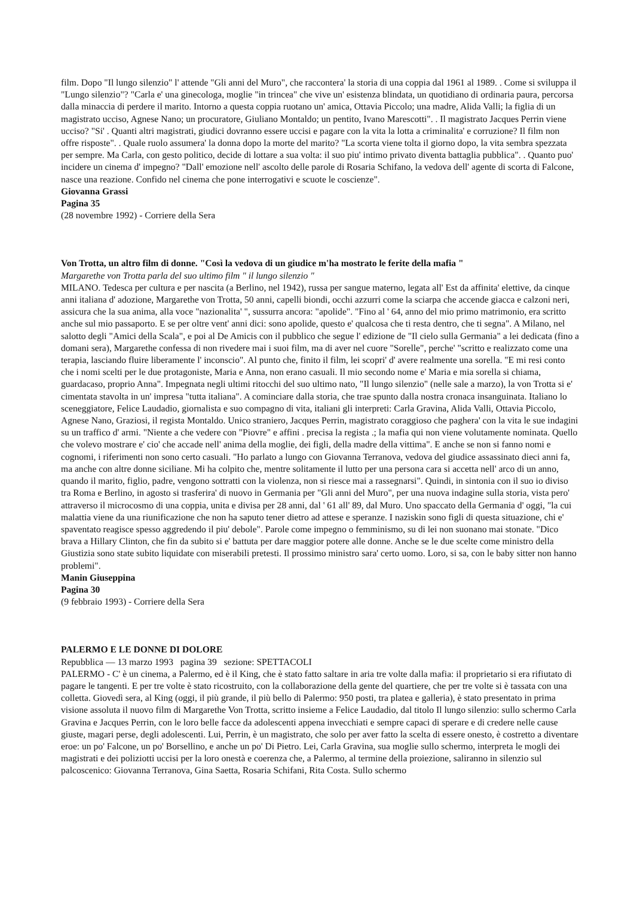film. Dopo "Il lungo silenzio" l' attende "Gli anni del Muro", che raccontera' la storia di una coppia dal 1961 al 1989. . Come si sviluppa il "Lungo silenzio"? "Carla e' una ginecologa, moglie "in trincea" che vive un' esistenza blindata, un quotidiano di ordinaria paura, percorsa dalla minaccia di perdere il marito. Intorno a questa coppia ruotano un' amica, Ottavia Piccolo; una madre, Alida Valli; la figlia di un magistrato ucciso, Agnese Nano; un procuratore, Giuliano Montaldo; un pentito, Ivano Marescotti". . Il magistrato Jacques Perrin viene ucciso? "Si' . Quanti altri magistrati, giudici dovranno essere uccisi e pagare con la vita la lotta a criminalita' e corruzione? Il film non offre risposte". . Quale ruolo assumera' la donna dopo la morte del marito? "La scorta viene tolta il giorno dopo, la vita sembra spezzata per sempre. Ma Carla, con gesto politico, decide di lottare a sua volta: il suo piu' intimo privato diventa battaglia pubblica". . Quanto puo' incidere un cinema d' impegno? "Dall' emozione nell' ascolto delle parole di Rosaria Schifano, la vedova dell' agente di scorta di Falcone, nasce una reazione. Confido nel cinema che pone interrogativi e scuote le coscienze".
Giovanna Grassi
Pagina 35
(28 novembre 1992) - Corriere della Sera
Von Trotta, un altro film di donne. "Così la vedova di un giudice m'ha mostrato le ferite della mafia "
Margarethe von Trotta parla del suo ultimo film " il lungo silenzio "
MILANO. Tedesca per cultura e per nascita (a Berlino, nel 1942), russa per sangue materno, legata all' Est da affinita' elettive, da cinque anni italiana d' adozione, Margarethe von Trotta, 50 anni, capelli biondi, occhi azzurri come la sciarpa che accende giacca e calzoni neri, assicura che la sua anima, alla voce "nazionalita' ", sussurra ancora: "apolide". "Fino al ' 64, anno del mio primo matrimonio, era scritto anche sul mio passaporto. E se per oltre vent' anni dici: sono apolide, questo e' qualcosa che ti resta dentro, che ti segna". A Milano, nel salotto degli "Amici della Scala", e poi al De Amicis con il pubblico che segue l' edizione de "Il cielo sulla Germania" a lei dedicata (fino a domani sera), Margarethe confessa di non rivedere mai i suoi film, ma di aver nel cuore "Sorelle", perche' "scritto e realizzato come una terapia, lasciando fluire liberamente l' inconscio". Al punto che, finito il film, lei scopri' d' avere realmente una sorella. "E mi resi conto che i nomi scelti per le due protagoniste, Maria e Anna, non erano casuali. Il mio secondo nome e' Maria e mia sorella si chiama, guardacaso, proprio Anna". Impegnata negli ultimi ritocchi del suo ultimo nato, "Il lungo silenzio" (nelle sale a marzo), la von Trotta si e' cimentata stavolta in un' impresa "tutta italiana". A cominciare dalla storia, che trae spunto dalla nostra cronaca insanguinata. Italiano lo sceneggiatore, Felice Laudadio, giornalista e suo compagno di vita, italiani gli interpreti: Carla Gravina, Alida Valli, Ottavia Piccolo, Agnese Nano, Graziosi, il regista Montaldo. Unico straniero, Jacques Perrin, magistrato coraggioso che paghera' con la vita le sue indagini su un traffico d' armi. "Niente a che vedere con "Piovre" e affini . precisa la regista .; la mafia qui non viene volutamente nominata. Quello che volevo mostrare e' cio' che accade nell' anima della moglie, dei figli, della madre della vittima". E anche se non si fanno nomi e cognomi, i riferimenti non sono certo casuali. "Ho parlato a lungo con Giovanna Terranova, vedova del giudice assassinato dieci anni fa, ma anche con altre donne siciliane. Mi ha colpito che, mentre solitamente il lutto per una persona cara si accetta nell' arco di un anno, quando il marito, figlio, padre, vengono sottratti con la violenza, non si riesce mai a rassegnarsi". Quindi, in sintonia con il suo io diviso tra Roma e Berlino, in agosto si trasferira' di nuovo in Germania per "Gli anni del Muro", per una nuova indagine sulla storia, vista pero' attraverso il microcosmo di una coppia, unita e divisa per 28 anni, dal ' 61 all' 89, dal Muro. Uno spaccato della Germania d' oggi, "la cui malattia viene da una riunificazione che non ha saputo tener dietro ad attese e speranze. I naziskin sono figli di questa situazione, chi e' spaventato reagisce spesso aggredendo il piu' debole". Parole come impegno o femminismo, su di lei non suonano mai stonate. "Dico brava a Hillary Clinton, che fin da subito si e' battuta per dare maggior potere alle donne. Anche se le due scelte come ministro della Giustizia sono state subito liquidate con miserabili pretesti. Il prossimo ministro sara' certo uomo. Loro, si sa, con le baby sitter non hanno problemi".
Manin Giuseppina
Pagina 30
(9 febbraio 1993) - Corriere della Sera
PALERMO E LE DONNE DI DOLORE
Repubblica — 13 marzo 1993 pagina 39 sezione: SPETTACOLI
PALERMO - C' è un cinema, a Palermo, ed è il King, che è stato fatto saltare in aria tre volte dalla mafia: il proprietario si era rifiutato di pagare le tangenti. E per tre volte è stato ricostruito, con la collaborazione della gente del quartiere, che per tre volte si è tassata con una colletta. Giovedì sera, al King (oggi, il più grande, il più bello di Palermo: 950 posti, tra platea e galleria), è stato presentato in prima visione assoluta il nuovo film di Margarethe Von Trotta, scritto insieme a Felice Laudadio, dal titolo Il lungo silenzio: sullo schermo Carla Gravina e Jacques Perrin, con le loro belle facce da adolescenti appena invecchiati e sempre capaci di sperare e di credere nelle cause giuste, magari perse, degli adolescenti. Lui, Perrin, è un magistrato, che solo per aver fatto la scelta di essere onesto, è costretto a diventare eroe: un po' Falcone, un po' Borsellino, e anche un po' Di Pietro. Lei, Carla Gravina, sua moglie sullo schermo, interpreta le mogli dei magistrati e dei poliziotti uccisi per la loro onestà e coerenza che, a Palermo, al termine della proiezione, saliranno in silenzio sul palcoscenico: Giovanna Terranova, Gina Saetta, Rosaria Schifani, Rita Costa. Sullo schermo